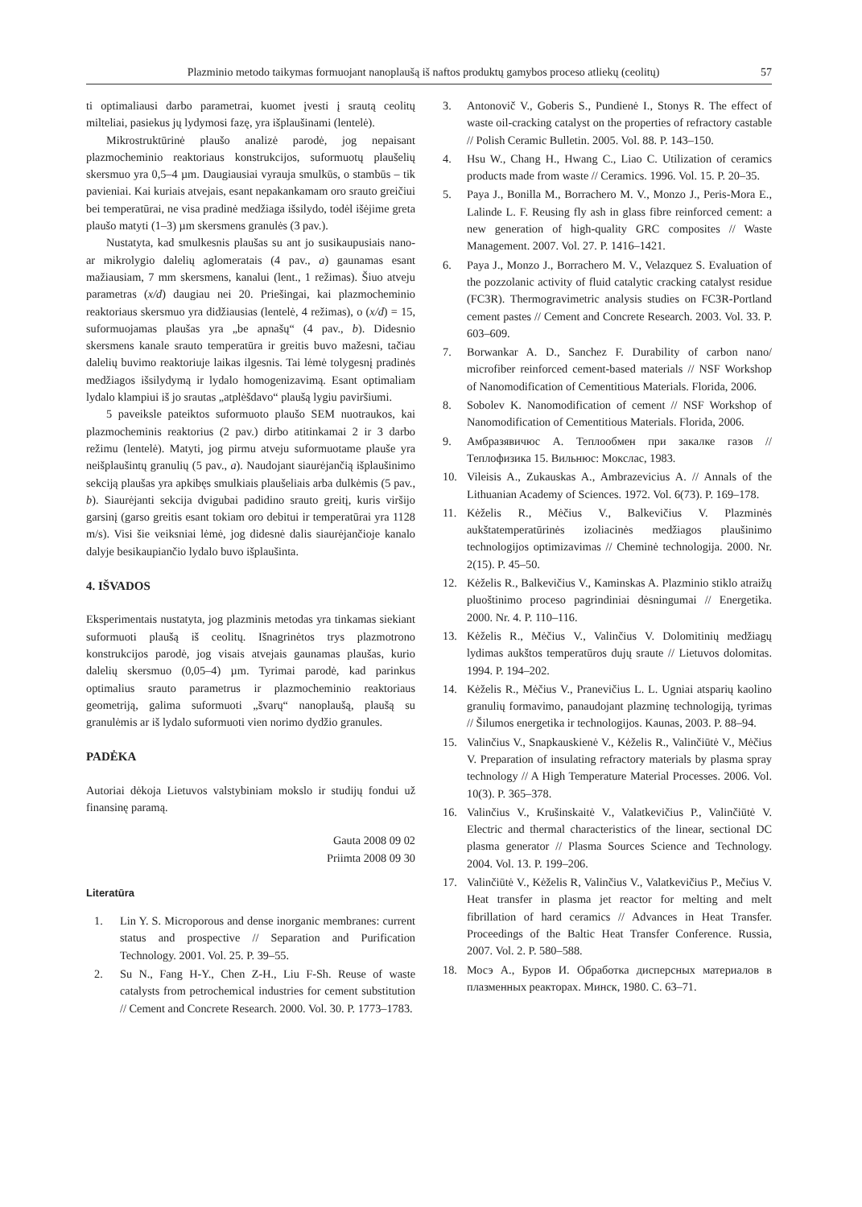Plazminio metodo taikymas formuojant nanoplaušą iš naftos produktų gamybos proceso atliekų (ceolitų) 57
ti optimaliausi darbo parametrai, kuomet įvesti į srautą ceolitų milteliai, pasiekus jų lydymosi fazę, yra išplaušinami (lentelė).
Mikrostruktūrinė plaušo analizė parodė, jog nepaisant plazmocheminio reaktoriaus konstrukcijos, suformuotų plaušelių skersmuo yra 0,5–4 µm. Daugiausiai vyrauja smulkūs, o stambūs – tik pavieniai. Kai kuriais atvejais, esant nepakankamam oro srauto greičiui bei temperatūrai, ne visa pradinė medžiaga išsilydo, todėl išėjime greta plaušo matyti (1–3) µm skersmens granulės (3 pav.).
Nustatyta, kad smulkesnis plaušas su ant jo susikaupusiais nano- ar mikrolygio dalelių aglomeratais (4 pav., a) gaunamas esant mažiausiam, 7 mm skersmens, kanalui (lent., 1 režimas). Šiuo atveju parametras (x/d) daugiau nei 20. Priešingai, kai plazmocheminio reaktoriaus skersmuo yra didžiausias (lentelė, 4 režimas), o (x/d) = 15, suformuojamas plaušas yra „be apnašų“ (4 pav., b). Didesnio skersmens kanale srauto temperatūra ir greitis buvo mažesni, tačiau dalelių buvimo reaktoriuje laikas ilgesnis. Tai lėmė tolygesnį pradinės medžiagos išsilydymą ir lydalo homogenizavimą. Esant optimaliam lydalo klampiui iš jo srautas „atplėšdavo“ plaušą lygiu paviršiumi.
5 paveiksle pateiktos suformuoto plaušo SEM nuotraukos, kai plazmocheminis reaktorius (2 pav.) dirbo atitinkamai 2 ir 3 darbo režimu (lentelė). Matyti, jog pirmu atveju suformuotame plauše yra neišplaušintų granulių (5 pav., a). Naudojant siaurėjančią išplaušinimo sekciją plaušas yra apkibęs smulkiais plaušeliais arba dulkėmis (5 pav., b). Siaurėjanti sekcija dvigubai padidino srauto greitį, kuris viršijo garsinį (garso greitis esant tokiam oro debitui ir temperatūrai yra 1128 m/s). Visi šie veiksniai lėmė, jog didesnė dalis siaurėjančioje kanalo dalyje besikaupiančio lydalo buvo išplaušinta.
4. IŠVADOS
Eksperimentais nustatyta, jog plazminis metodas yra tinkamas siekiant suformuoti plaušą iš ceolitų. Išnagrinėtos trys plazmotrono konstrukcijos parodė, jog visais atvejais gaunamas plaušas, kurio dalelių skersmuo (0,05–4) µm. Tyrimai parodė, kad parinkus optimalius srauto parametrus ir plazmocheminio reaktoriaus geometriją, galima suformuoti „švarų“ nanoplaušą, plaušą su granulėmis ar iš lydalo suformuoti vien norimo dydžio granules.
PADĖKA
Autoriai dėkoja Lietuvos valstybiniam mokslo ir studijų fondui už finansinę paramą.
Gauta 2008 09 02
Priimta 2008 09 30
Literatūra
1. Lin Y. S. Microporous and dense inorganic membranes: current status and prospective // Separation and Purification Technology. 2001. Vol. 25. P. 39–55.
2. Su N., Fang H-Y., Chen Z-H., Liu F-Sh. Reuse of waste catalysts from petrochemical industries for cement substitution // Cement and Concrete Research. 2000. Vol. 30. P. 1773–1783.
3. Antonovič V., Goberis S., Pundienė I., Stonys R. The effect of waste oil-cracking catalyst on the properties of refractory castable // Polish Ceramic Bulletin. 2005. Vol. 88. P. 143–150.
4. Hsu W., Chang H., Hwang C., Liao C. Utilization of ceramics products made from waste // Ceramics. 1996. Vol. 15. P. 20–35.
5. Paya J., Bonilla M., Borrachero M. V., Monzo J., Peris-Mora E., Lalinde L. F. Reusing fly ash in glass fibre reinforced cement: a new generation of high-quality GRC composites // Waste Management. 2007. Vol. 27. P. 1416–1421.
6. Paya J., Monzo J., Borrachero M. V., Velazquez S. Evaluation of the pozzolanic activity of fluid catalytic cracking catalyst residue (FC3R). Thermogravimetric analysis studies on FC3R-Portland cement pastes // Cement and Concrete Research. 2003. Vol. 33. P. 603–609.
7. Borwankar A. D., Sanchez F. Durability of carbon nano/ microfiber reinforced cement-based materials // NSF Workshop of Nanomodification of Cementitious Materials. Florida, 2006.
8. Sobolev K. Nanomodification of cement // NSF Workshop of Nanomodification of Cementitious Materials. Florida, 2006.
9. Амбразявичюс А. Теплообмен при закалке газов // Теплофизика 15. Вильнюс: Мокслас, 1983.
10. Vileisis A., Zukauskas A., Ambrazevicius A. // Annals of the Lithuanian Academy of Sciences. 1972. Vol. 6(73). P. 169–178.
11. Kėželis R., Mėčius V., Balkevičius V. Plazminės aukštatemperatūrinės izoliacinės medžiagos plaušinimo technologijos optimizavimas // Cheminė technologija. 2000. Nr. 2(15). P. 45–50.
12. Kėželis R., Balkevičius V., Kaminskas A. Plazminio stiklo atraižų pluoštinimo proceso pagrindiniai dėsningumai // Energetika. 2000. Nr. 4. P. 110–116.
13. Kėželis R., Mėčius V., Valinčius V. Dolomitinių medžiagų lydimas aukštos temperatūros dujų sraute // Lietuvos dolomitas. 1994. P. 194–202.
14. Kėželis R., Mėčius V., Pranevičius L. L. Ugniai atsparių kaolino granulių formavimo, panaudojant plazminę technologiją, tyrimas // Šilumos energetika ir technologijos. Kaunas, 2003. P. 88–94.
15. Valinčius V., Snapkauskienė V., Kėželis R., Valinčiūtė V., Mėčius V. Preparation of insulating refractory materials by plasma spray technology // A High Temperature Material Processes. 2006. Vol. 10(3). P. 365–378.
16. Valinčius V., Krušinskaitė V., Valatkevičius P., Valinčiūtė V. Electric and thermal characteristics of the linear, sectional DC plasma generator // Plasma Sources Science and Technology. 2004. Vol. 13. P. 199–206.
17. Valinčiūtė V., Kėželis R, Valinčius V., Valatkevičius P., Mečius V. Heat transfer in plasma jet reactor for melting and melt fibrillation of hard ceramics // Advances in Heat Transfer. Proceedings of the Baltic Heat Transfer Conference. Russia, 2007. Vol. 2. P. 580–588.
18. Мосэ А., Буров И. Обработка дисперсных материалов в плазменных реакторах. Минск, 1980. С. 63–71.